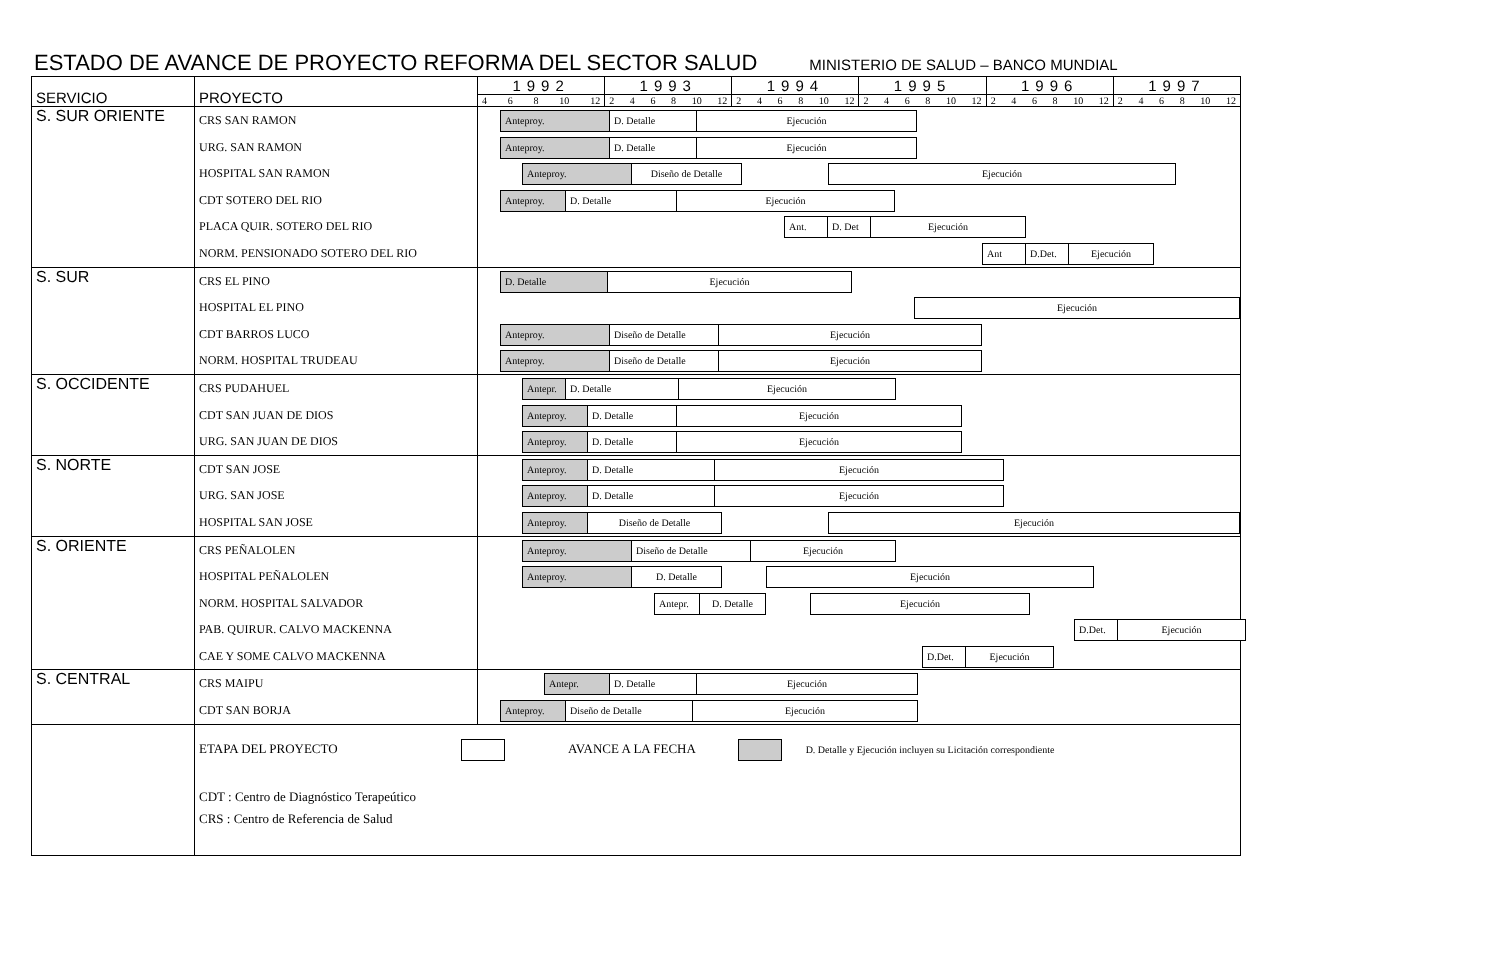ESTADO DE AVANCE DE PROYECTO REFORMA DEL SECTOR SALUD
MINISTERIO DE SALUD – BANCO MUNDIAL
| SERVICIO | PROYECTO | 1992 | 1993 | 1994 | 1995 | 1996 | 1997 |
| | | 4 6 8 10 12 | 2 4 6 8 10 12 | 2 4 6 8 10 12 | 2 4 6 8 10 12 | 2 4 6 8 10 12 | 2 4 6 8 10 12 |
| S. SUR ORIENTE | CRS SAN RAMON URG. SAN RAMON HOSPITAL SAN RAMON CDT SOTERO DEL RIO PLACA QUIR. SOTERO DEL RIO NORM. PENSIONADO SOTERO DEL RIO | Anteproy. D. Detalle Ejecución Anteproy. D. Detalle Ejecución Anteproy. Diseño de Detalle Ejecución Anteproy. D. Detalle Ejecución Ant. D. Det Ejecución Ant D.Det. Ejecución | | | | | |
| S. SUR | CRS EL PINO HOSPITAL EL PINO CDT BARROS LUCO NORM. HOSPITAL TRUDEAU | D. Detalle Ejecución Ejecución Anteproy. Diseño de Detalle Ejecución Anteproy. Diseño de Detalle Ejecución | | | | | |
| S. OCCIDENTE | CRS PUDAHUEL CDT SAN JUAN DE DIOS URG. SAN JUAN DE DIOS | Antepr. D. Detalle Ejecución Anteproy. D. Detalle Ejecución Anteproy. D. Detalle Ejecución | | | | | |
| S. NORTE | CDT SAN JOSE URG. SAN JOSE HOSPITAL SAN JOSE | Anteproy. D. Detalle Ejecución Anteproy. D. Detalle Ejecución Anteproy. Diseño de Detalle Ejecución | | | | | |
| S. ORIENTE | CRS PEÑALOLEN HOSPITAL PEÑALOLEN NORM. HOSPITAL SALVADOR PAB. QUIRUR. CALVO MACKENNA CAE Y SOME CALVO MACKENNA | Anteproy. Diseño de Detalle Ejecución Anteproy. D. Detalle Ejecución Antepr. D. Detalle Ejecución D.Det. Ejecución D.Det. Ejecución | | | | | |
| S. CENTRAL | CRS MAIPU CDT SAN BORJA | Antepr. D. Detalle Ejecución Anteproy. Diseño de Detalle Ejecución | | | | | |
| | ETAPA DEL PROYECTO AVANCE A LA FECHA D. Detalle y Ejecución incluyen su Licitación correspondiente CDT : Centro de Diagnóstico Terapeútico CRS : Centro de Referencia de Salud | | | | | | |